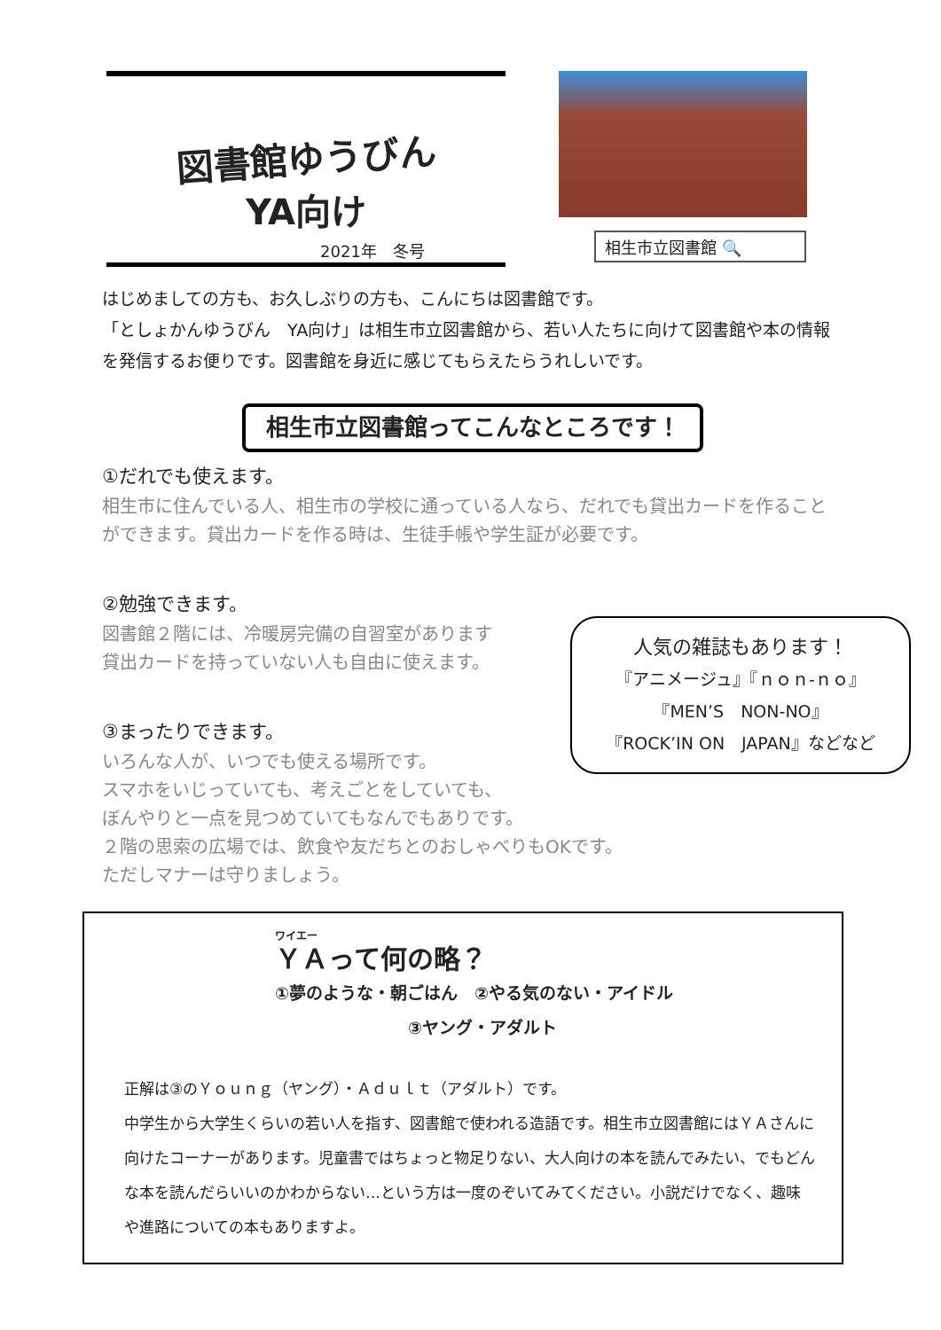図書館ゆうびん
YA向け
2021年　冬号
相生市立図書館 🔍
はじめましての方も、お久しぶりの方も、こんにちは図書館です。
「としょかんゆうびん　YA向け」は相生市立図書館から、若い人たちに向けて図書館や本の情報を発信するお便りです。図書館を身近に感じてもらえたらうれしいです。
相生市立図書館ってこんなところです！
①だれでも使えます。
相生市に住んでいる人、相生市の学校に通っている人なら、だれでも貸出カードを作ることができます。貸出カードを作る時は、生徒手帳や学生証が必要です。
②勉強できます。
図書館２階には、冷暖房完備の自習室があります
貸出カードを持っていない人も自由に使えます。
③まったりできます。
いろんな人が、いつでも使える場所です。
スマホをいじっていても、考えごとをしていても、
ぼんやりと一点を見つめていてもなんでもありです。
２階の思索の広場では、飲食や友だちとのおしゃべりもOKです。
ただしマナーは守りましょう。
人気の雑誌もあります！
『アニメージュ』『ｎｏｎ-ｎｏ』
『MEN’S　NON-NO』
『ROCK’IN ON　JAPAN』などなど
ワイエー
ＹＡって何の略？
①夢のような・朝ごはん　②やる気のない・アイドル
③ヤング・アダルト
正解は③のＹｏｕｎｇ（ヤング）・Ａｄｕｌｔ（アダルト）です。
中学生から大学生くらいの若い人を指す、図書館で使われる造語です。相生市立図書館にはＹＡさんに向けたコーナーがあります。児童書ではちょっと物足りない、大人向けの本を読んでみたい、でもどんな本を読んだらいいのかわからない…という方は一度のぞいてみてください。小説だけでなく、趣味や進路についての本もありますよ。